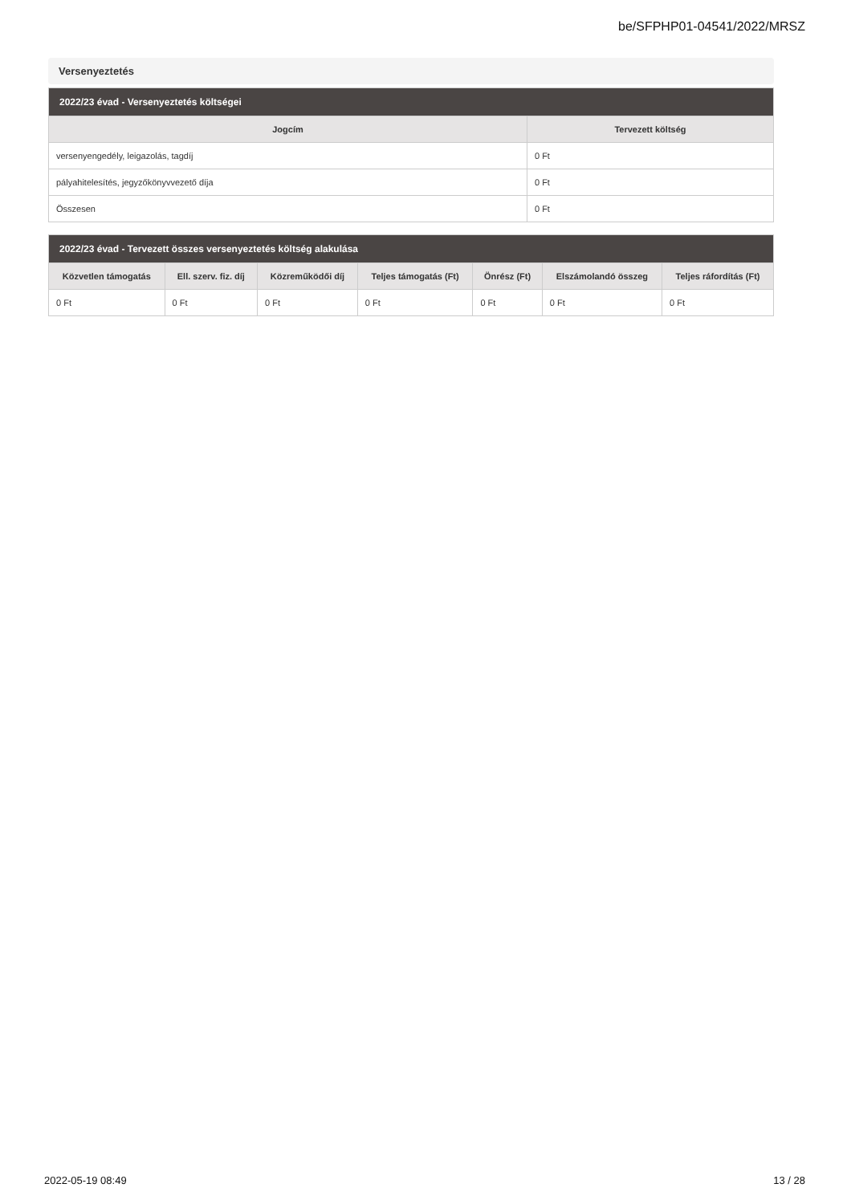be/SFPHP01-04541/2022/MRSZ
Versenyeztetés
| 2022/23 évad - Versenyeztetés költségei | |
| --- | --- |
| Jogcím | Tervezett költség |
| versenyengedély, leigazolás, tagdíj | 0 Ft |
| pályahitelesítés, jegyzőkönyvvezető díja | 0 Ft |
| Összesen | 0 Ft |
| 2022/23 évad - Tervezett összes versenyeztetés költség alakulása | | | | | | |
| --- | --- | --- | --- | --- | --- | --- |
| Közvetlen támogatás | Ell. szerv. fiz. díj | Közreműködői díj | Teljes támogatás (Ft) | Önrész (Ft) | Elszámolandó összeg | Teljes ráfordítás (Ft) |
| 0 Ft | 0 Ft | 0 Ft | 0 Ft | 0 Ft | 0 Ft | 0 Ft |
2022-05-19 08:49 13 / 28